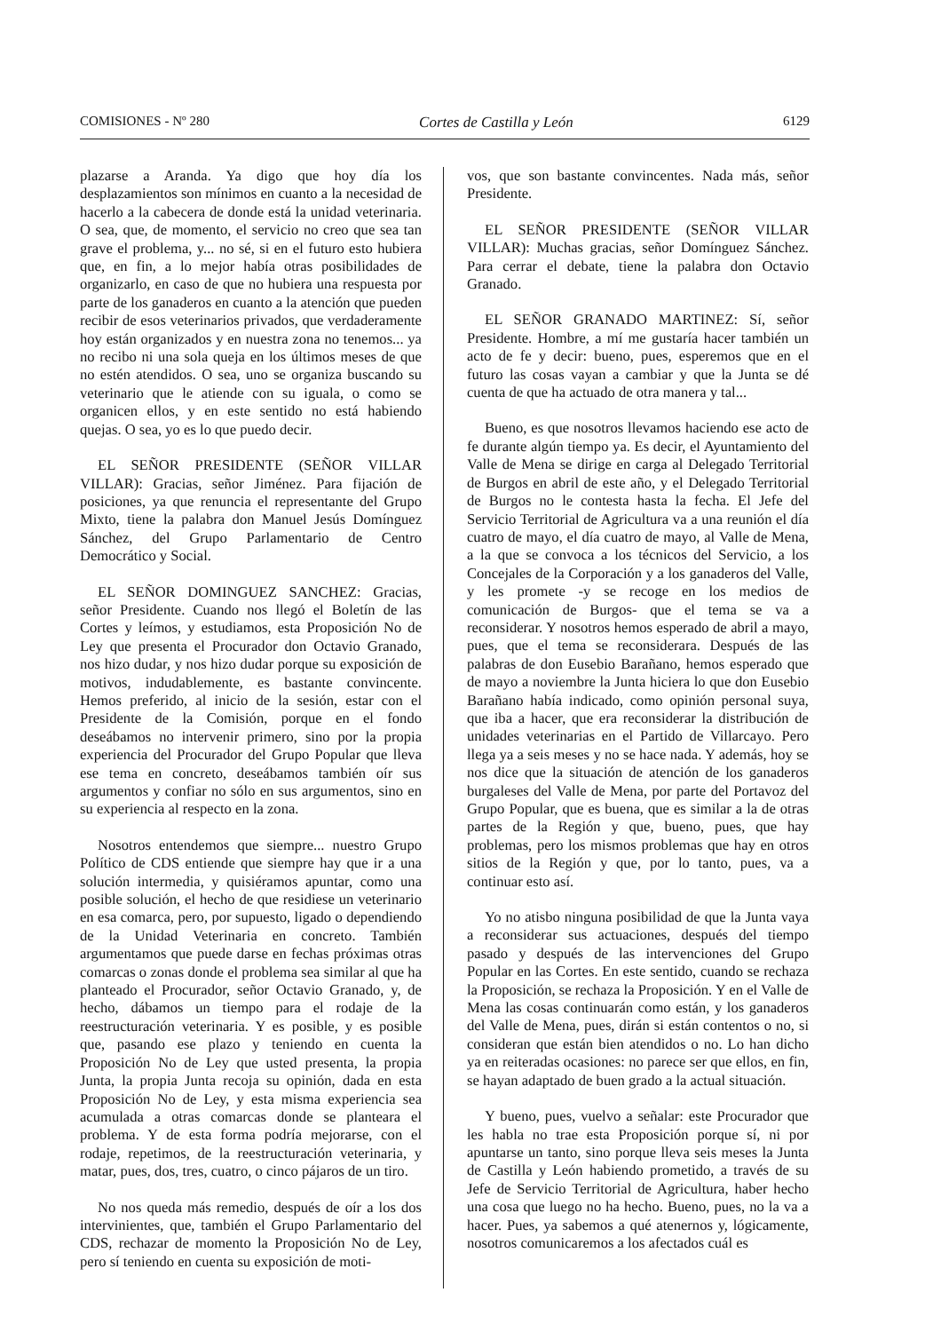COMISIONES - Nº 280 Cortes de Castilla y León 6129
plazarse a Aranda. Ya digo que hoy día los desplazamientos son mínimos en cuanto a la necesidad de hacerlo a la cabecera de donde está la unidad veterinaria. O sea, que, de momento, el servicio no creo que sea tan grave el problema, y... no sé, si en el futuro esto hubiera que, en fin, a lo mejor había otras posibilidades de organizarlo, en caso de que no hubiera una respuesta por parte de los ganaderos en cuanto a la atención que pueden recibir de esos veterinarios privados, que verdaderamente hoy están organizados y en nuestra zona no tenemos... ya no recibo ni una sola queja en los últimos meses de que no estén atendidos. O sea, uno se organiza buscando su veterinario que le atiende con su iguala, o como se organicen ellos, y en este sentido no está habiendo quejas. O sea, yo es lo que puedo decir.
EL SEÑOR PRESIDENTE (SEÑOR VILLAR VILLAR): Gracias, señor Jiménez. Para fijación de posiciones, ya que renuncia el representante del Grupo Mixto, tiene la palabra don Manuel Jesús Domínguez Sánchez, del Grupo Parlamentario de Centro Democrático y Social.
EL SEÑOR DOMINGUEZ SANCHEZ: Gracias, señor Presidente. Cuando nos llegó el Boletín de las Cortes y leímos, y estudiamos, esta Proposición No de Ley que presenta el Procurador don Octavio Granado, nos hizo dudar, y nos hizo dudar porque su exposición de motivos, indudablemente, es bastante convincente. Hemos preferido, al inicio de la sesión, estar con el Presidente de la Comisión, porque en el fondo deseábamos no intervenir primero, sino por la propia experiencia del Procurador del Grupo Popular que lleva ese tema en concreto, deseábamos también oír sus argumentos y confiar no sólo en sus argumentos, sino en su experiencia al respecto en la zona.
Nosotros entendemos que siempre... nuestro Grupo Político de CDS entiende que siempre hay que ir a una solución intermedia, y quisiéramos apuntar, como una posible solución, el hecho de que residiese un veterinario en esa comarca, pero, por supuesto, ligado o dependiendo de la Unidad Veterinaria en concreto. También argumentamos que puede darse en fechas próximas otras comarcas o zonas donde el problema sea similar al que ha planteado el Procurador, señor Octavio Granado, y, de hecho, dábamos un tiempo para el rodaje de la reestructuración veterinaria. Y es posible, y es posible que, pasando ese plazo y teniendo en cuenta la Proposición No de Ley que usted presenta, la propia Junta, la propia Junta recoja su opinión, dada en esta Proposición No de Ley, y esta misma experiencia sea acumulada a otras comarcas donde se planteara el problema. Y de esta forma podría mejorarse, con el rodaje, repetimos, de la reestructuración veterinaria, y matar, pues, dos, tres, cuatro, o cinco pájaros de un tiro.
No nos queda más remedio, después de oír a los dos intervinientes, que, también el Grupo Parlamentario del CDS, rechazar de momento la Proposición No de Ley, pero sí teniendo en cuenta su exposición de moti-
vos, que son bastante convincentes. Nada más, señor Presidente.
EL SEÑOR PRESIDENTE (SEÑOR VILLAR VILLAR): Muchas gracias, señor Domínguez Sánchez. Para cerrar el debate, tiene la palabra don Octavio Granado.
EL SEÑOR GRANADO MARTINEZ: Sí, señor Presidente. Hombre, a mí me gustaría hacer también un acto de fe y decir: bueno, pues, esperemos que en el futuro las cosas vayan a cambiar y que la Junta se dé cuenta de que ha actuado de otra manera y tal...
Bueno, es que nosotros llevamos haciendo ese acto de fe durante algún tiempo ya. Es decir, el Ayuntamiento del Valle de Mena se dirige en carga al Delegado Territorial de Burgos en abril de este año, y el Delegado Territorial de Burgos no le contesta hasta la fecha. El Jefe del Servicio Territorial de Agricultura va a una reunión el día cuatro de mayo, el día cuatro de mayo, al Valle de Mena, a la que se convoca a los técnicos del Servicio, a los Concejales de la Corporación y a los ganaderos del Valle, y les promete -y se recoge en los medios de comunicación de Burgos- que el tema se va a reconsiderar. Y nosotros hemos esperado de abril a mayo, pues, que el tema se reconsiderara. Después de las palabras de don Eusebio Barañano, hemos esperado que de mayo a noviembre la Junta hiciera lo que don Eusebio Barañano había indicado, como opinión personal suya, que iba a hacer, que era reconsiderar la distribución de unidades veterinarias en el Partido de Villarcayo. Pero llega ya a seis meses y no se hace nada. Y además, hoy se nos dice que la situación de atención de los ganaderos burgaleses del Valle de Mena, por parte del Portavoz del Grupo Popular, que es buena, que es similar a la de otras partes de la Región y que, bueno, pues, que hay problemas, pero los mismos problemas que hay en otros sitios de la Región y que, por lo tanto, pues, va a continuar esto así.
Yo no atisbo ninguna posibilidad de que la Junta vaya a reconsiderar sus actuaciones, después del tiempo pasado y después de las intervenciones del Grupo Popular en las Cortes. En este sentido, cuando se rechaza la Proposición, se rechaza la Proposición. Y en el Valle de Mena las cosas continuarán como están, y los ganaderos del Valle de Mena, pues, dirán si están contentos o no, si consideran que están bien atendidos o no. Lo han dicho ya en reiteradas ocasiones: no parece ser que ellos, en fin, se hayan adaptado de buen grado a la actual situación.
Y bueno, pues, vuelvo a señalar: este Procurador que les habla no trae esta Proposición porque sí, ni por apuntarse un tanto, sino porque lleva seis meses la Junta de Castilla y León habiendo prometido, a través de su Jefe de Servicio Territorial de Agricultura, haber hecho una cosa que luego no ha hecho. Bueno, pues, no la va a hacer. Pues, ya sabemos a qué atenernos y, lógicamente, nosotros comunicaremos a los afectados cuál es